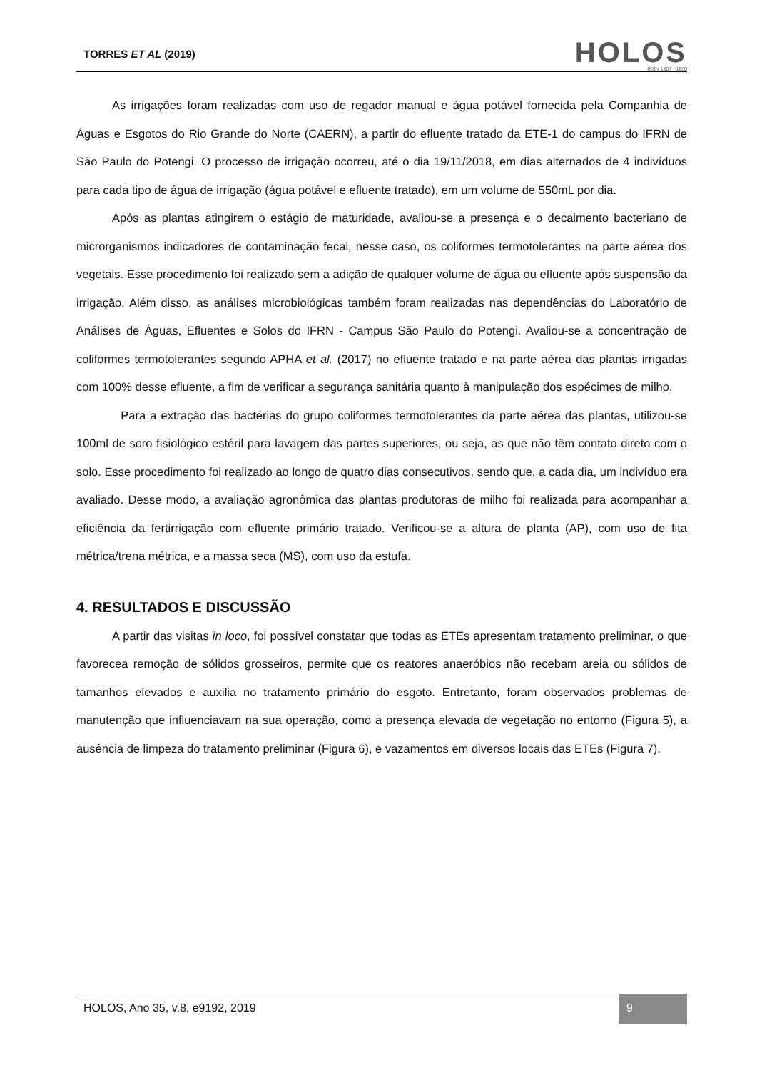TORRES ET AL (2019)
HOLOS
ISSN 1807 - 1600
As irrigações foram realizadas com uso de regador manual e água potável fornecida pela Companhia de Águas e Esgotos do Rio Grande do Norte (CAERN), a partir do efluente tratado da ETE-1 do campus do IFRN de São Paulo do Potengi. O processo de irrigação ocorreu, até o dia 19/11/2018, em dias alternados de 4 indivíduos para cada tipo de água de irrigação (água potável e efluente tratado), em um volume de 550mL por dia.
Após as plantas atingirem o estágio de maturidade, avaliou-se a presença e o decaimento bacteriano de microrganismos indicadores de contaminação fecal, nesse caso, os coliformes termotolerantes na parte aérea dos vegetais. Esse procedimento foi realizado sem a adição de qualquer volume de água ou efluente após suspensão da irrigação. Além disso, as análises microbiológicas também foram realizadas nas dependências do Laboratório de Análises de Águas, Efluentes e Solos do IFRN - Campus São Paulo do Potengi. Avaliou-se a concentração de coliformes termotolerantes segundo APHA et al. (2017) no efluente tratado e na parte aérea das plantas irrigadas com 100% desse efluente, a fim de verificar a segurança sanitária quanto à manipulação dos espécimes de milho.
Para a extração das bactérias do grupo coliformes termotolerantes da parte aérea das plantas, utilizou-se 100ml de soro fisiológico estéril para lavagem das partes superiores, ou seja, as que não têm contato direto com o solo. Esse procedimento foi realizado ao longo de quatro dias consecutivos, sendo que, a cada dia, um indivíduo era avaliado. Desse modo, a avaliação agronômica das plantas produtoras de milho foi realizada para acompanhar a eficiência da fertirrigação com efluente primário tratado. Verificou-se a altura de planta (AP), com uso de fita métrica/trena métrica, e a massa seca (MS), com uso da estufa.
4. RESULTADOS E DISCUSSÃO
A partir das visitas in loco, foi possível constatar que todas as ETEs apresentam tratamento preliminar, o que favorecea remoção de sólidos grosseiros, permite que os reatores anaeróbios não recebam areia ou sólidos de tamanhos elevados e auxilia no tratamento primário do esgoto. Entretanto, foram observados problemas de manutenção que influenciavam na sua operação, como a presença elevada de vegetação no entorno (Figura 5), a ausência de limpeza do tratamento preliminar (Figura 6), e vazamentos em diversos locais das ETEs (Figura 7).
HOLOS, Ano 35, v.8, e9192, 2019
9